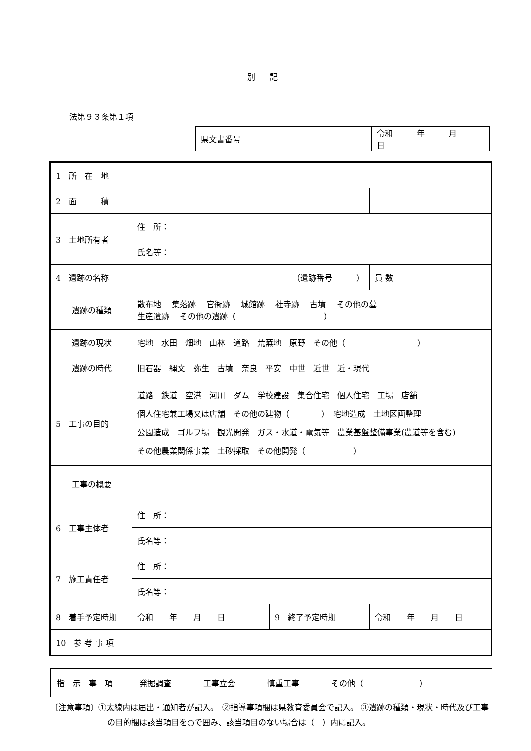別 記
法第９３条第１項
| 県文書番号 | | 令和 年 月 日 |
| 1 所 在 地 | | | | |
| 2 面 積 | | | | |
| 3 土地所有者 | 住 所： | | | |
| | 氏名等： | | | |
| 4 遺跡の名称 | （遺跡番号 ） | | 員 数 | |
| 遺跡の種類 | 散布地 集落跡 官衙跡 城館跡 社寺跡 古墳 その他の墓 生産遺跡 その他の遺跡（ ） | | | |
| 遺跡の現状 | 宅地 水田 畑地 山林 道路 荒蕪地 原野 その他（ ） | | | |
| 遺跡の時代 | 旧石器 縄文 弥生 古墳 奈良 平安 中世 近世 近・現代 | | | |
| 5 工事の目的 | 道路 鉄道 空港 河川 ダム 学校建設 集合住宅 個人住宅 工場 店舗 個人住宅兼工場又は店舗 その他の建物（ ） 宅地造成 土地区画整理 公園造成 ゴルフ場 観光開発 ガス・水道・電気等 農業基盤整備事業(農道等を含む) その他農業関係事業 土砂採取 その他開発（ ） | | | |
| 工事の概要 | | | | |
| 6 工事主体者 | 住 所： | | | |
| | 氏名等： | | | |
| 7 施工責任者 | 住 所： | | | |
| | 氏名等： | | | |
| 8 着手予定時期 | 令和 年 月 日 | 9 終了予定時期 | 令和 年 月 日 | |
| 10 参 考 事 項 | | | | |
| 指 示 事 項 | 発掘調査 工事立会 慎重工事 その他（ ） |
〔注意事項〕①太線内は届出・通知者が記入。　②指導事項欄は県教育委員会で記入。 ③遺跡の種類・現状・時代及び工事の目的欄は該当項目を○で囲み、該当項目のない場合は（　）内に記入。